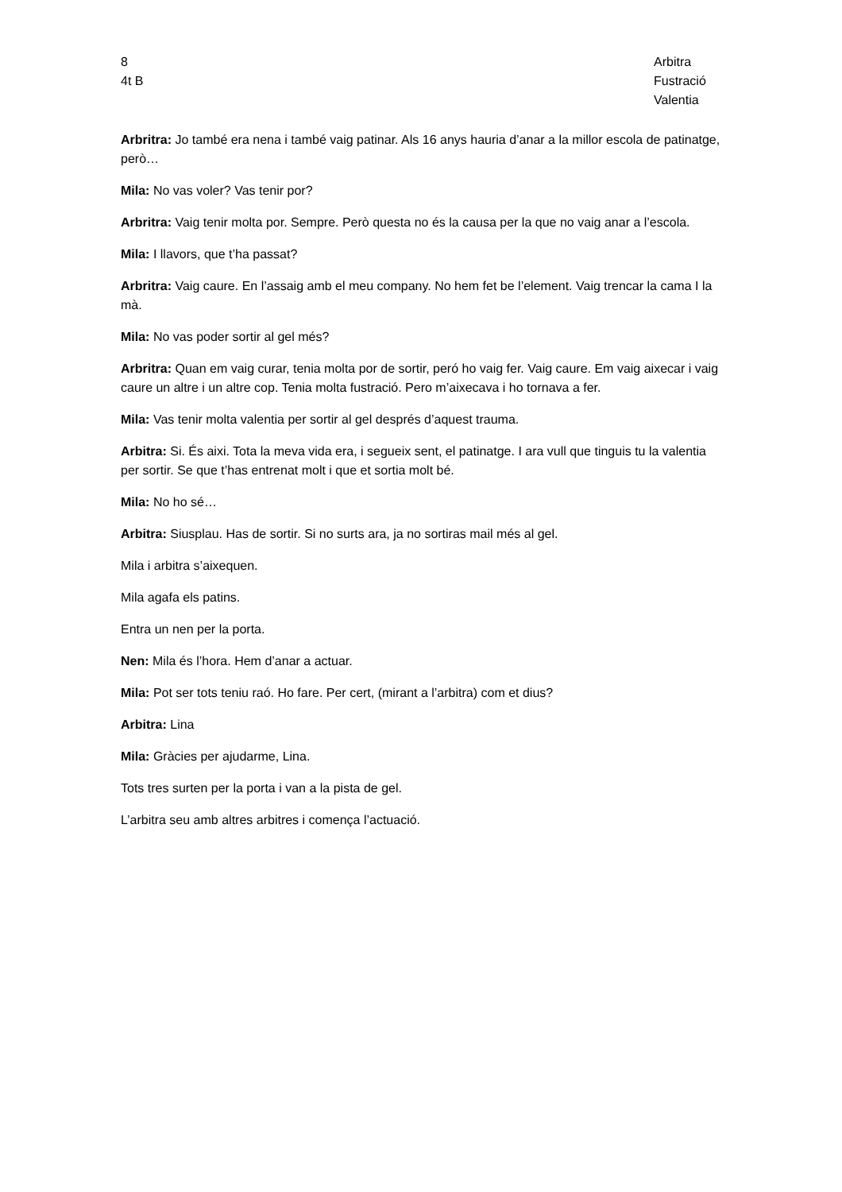8
4t B
Arbitra
Fustració
Valentia
Arbritra: Jo també era nena i també vaig patinar. Als 16 anys hauria d’anar a la millor escola de patinatge, però…
Mila: No vas voler? Vas tenir por?
Arbritra: Vaig tenir molta por. Sempre. Però questa no és la causa per la que no vaig anar a l’escola.
Mila: I llavors, que t’ha passat?
Arbritra: Vaig caure. En l’assaig amb el meu company. No hem fet be l’element. Vaig trencar la cama I la mà.
Mila: No vas poder sortir al gel més?
Arbritra: Quan em vaig curar, tenia molta por de sortir, peró ho vaig fer. Vaig caure. Em vaig aixecar i vaig caure un altre i un altre cop. Tenia molta fustració. Pero m’aixecava i ho tornava a fer.
Mila: Vas tenir molta valentia per sortir al gel després d’aquest trauma.
Arbitra: Si. És aixi. Tota la meva vida era, i segueix sent, el patinatge. I ara vull que tinguis tu la valentia per sortir. Se que t’has entrenat molt i que et sortia molt bé.
Mila: No ho sé…
Arbitra: Siusplau. Has de sortir. Si no surts ara, ja no sortiras mail més al gel.
Mila i arbitra s’aixequen.
Mila agafa els patins.
Entra un nen per la porta.
Nen: Mila és l’hora. Hem d’anar a actuar.
Mila: Pot ser tots teniu raó. Ho fare. Per cert, (mirant a l’arbitra) com et dius?
Arbitra: Lina
Mila: Gràcies per ajudarme, Lina.
Tots tres surten per la porta i van a la pista de gel.
L’arbitra seu amb altres arbitres i comença l’actuació.